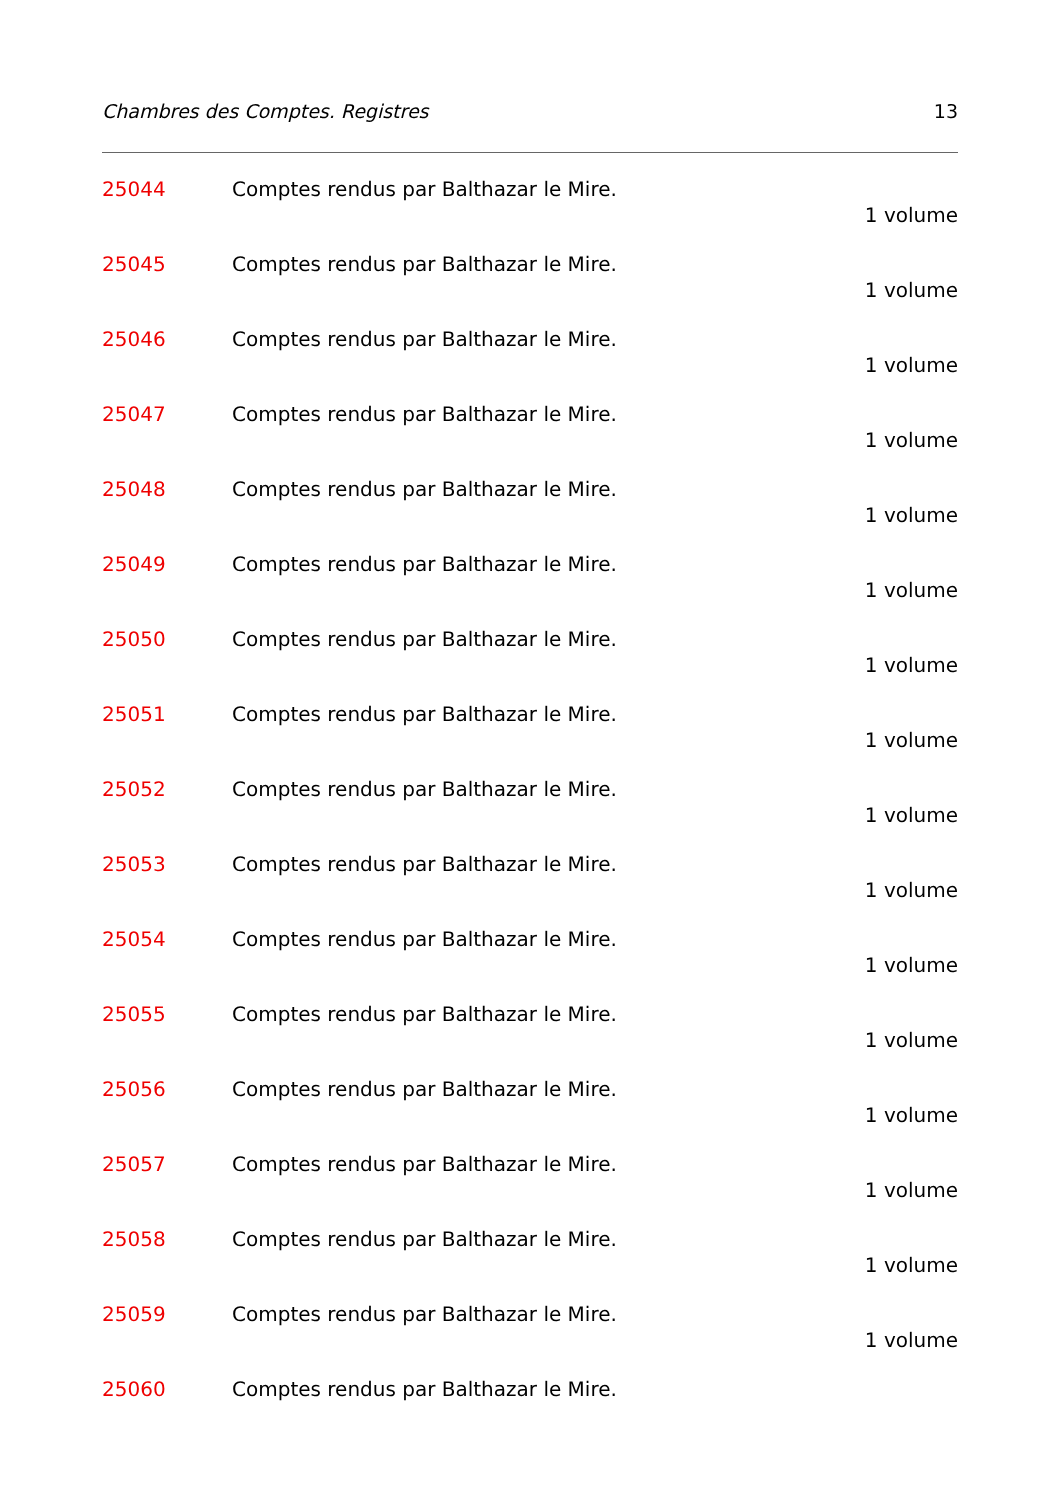Chambres des Comptes. Registres 13
25044 Comptes rendus par Balthazar le Mire.
1 volume
25045 Comptes rendus par Balthazar le Mire.
1 volume
25046 Comptes rendus par Balthazar le Mire.
1 volume
25047 Comptes rendus par Balthazar le Mire.
1 volume
25048 Comptes rendus par Balthazar le Mire.
1 volume
25049 Comptes rendus par Balthazar le Mire.
1 volume
25050 Comptes rendus par Balthazar le Mire.
1 volume
25051 Comptes rendus par Balthazar le Mire.
1 volume
25052 Comptes rendus par Balthazar le Mire.
1 volume
25053 Comptes rendus par Balthazar le Mire.
1 volume
25054 Comptes rendus par Balthazar le Mire.
1 volume
25055 Comptes rendus par Balthazar le Mire.
1 volume
25056 Comptes rendus par Balthazar le Mire.
1 volume
25057 Comptes rendus par Balthazar le Mire.
1 volume
25058 Comptes rendus par Balthazar le Mire.
1 volume
25059 Comptes rendus par Balthazar le Mire.
1 volume
25060 Comptes rendus par Balthazar le Mire.